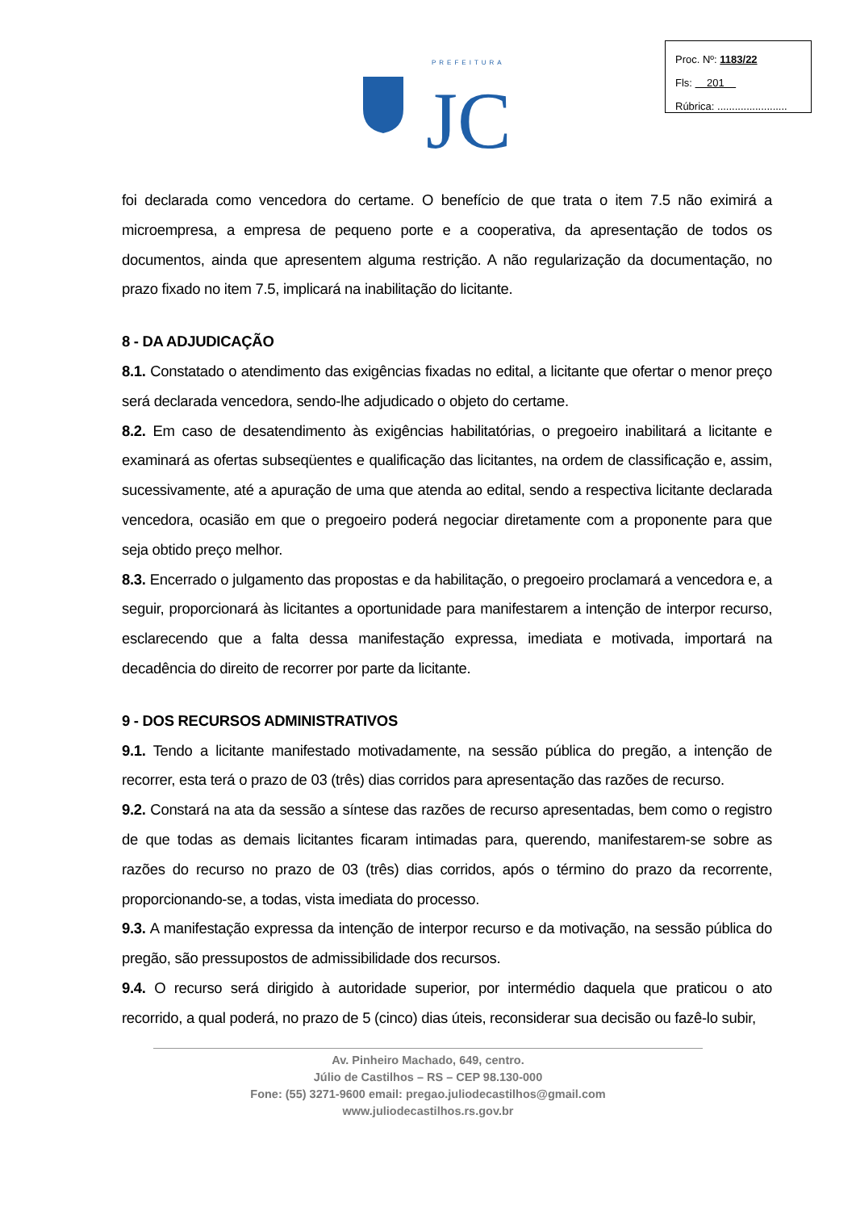PREFEITURA
JC
Proc. Nº: 1183/22
Fls: 201
Rúbrica: ........................
foi declarada como vencedora do certame. O benefício de que trata o item 7.5 não eximirá a microempresa, a empresa de pequeno porte e a cooperativa, da apresentação de todos os documentos, ainda que apresentem alguma restrição. A não regularização da documentação, no prazo fixado no item 7.5, implicará na inabilitação do licitante.
8 - DA ADJUDICAÇÃO
8.1. Constatado o atendimento das exigências fixadas no edital, a licitante que ofertar o menor preço será declarada vencedora, sendo-lhe adjudicado o objeto do certame.
8.2. Em caso de desatendimento às exigências habilitatórias, o pregoeiro inabilitará a licitante e examinará as ofertas subseqüentes e qualificação das licitantes, na ordem de classificação e, assim, sucessivamente, até a apuração de uma que atenda ao edital, sendo a respectiva licitante declarada vencedora, ocasião em que o pregoeiro poderá negociar diretamente com a proponente para que seja obtido preço melhor.
8.3. Encerrado o julgamento das propostas e da habilitação, o pregoeiro proclamará a vencedora e, a seguir, proporcionará às licitantes a oportunidade para manifestarem a intenção de interpor recurso, esclarecendo que a falta dessa manifestação expressa, imediata e motivada, importará na decadência do direito de recorrer por parte da licitante.
9 - DOS RECURSOS ADMINISTRATIVOS
9.1. Tendo a licitante manifestado motivadamente, na sessão pública do pregão, a intenção de recorrer, esta terá o prazo de 03 (três) dias corridos para apresentação das razões de recurso.
9.2. Constará na ata da sessão a síntese das razões de recurso apresentadas, bem como o registro de que todas as demais licitantes ficaram intimadas para, querendo, manifestarem-se sobre as razões do recurso no prazo de 03 (três) dias corridos, após o término do prazo da recorrente, proporcionando-se, a todas, vista imediata do processo.
9.3. A manifestação expressa da intenção de interpor recurso e da motivação, na sessão pública do pregão, são pressupostos de admissibilidade dos recursos.
9.4. O recurso será dirigido à autoridade superior, por intermédio daquela que praticou o ato recorrido, a qual poderá, no prazo de 5 (cinco) dias úteis, reconsiderar sua decisão ou fazê-lo subir,
Av. Pinheiro Machado, 649, centro.
Júlio de Castilhos – RS – CEP 98.130-000
Fone: (55) 3271-9600 email: pregao.juliodecastilhos@gmail.com
www.juliodecastilhos.rs.gov.br